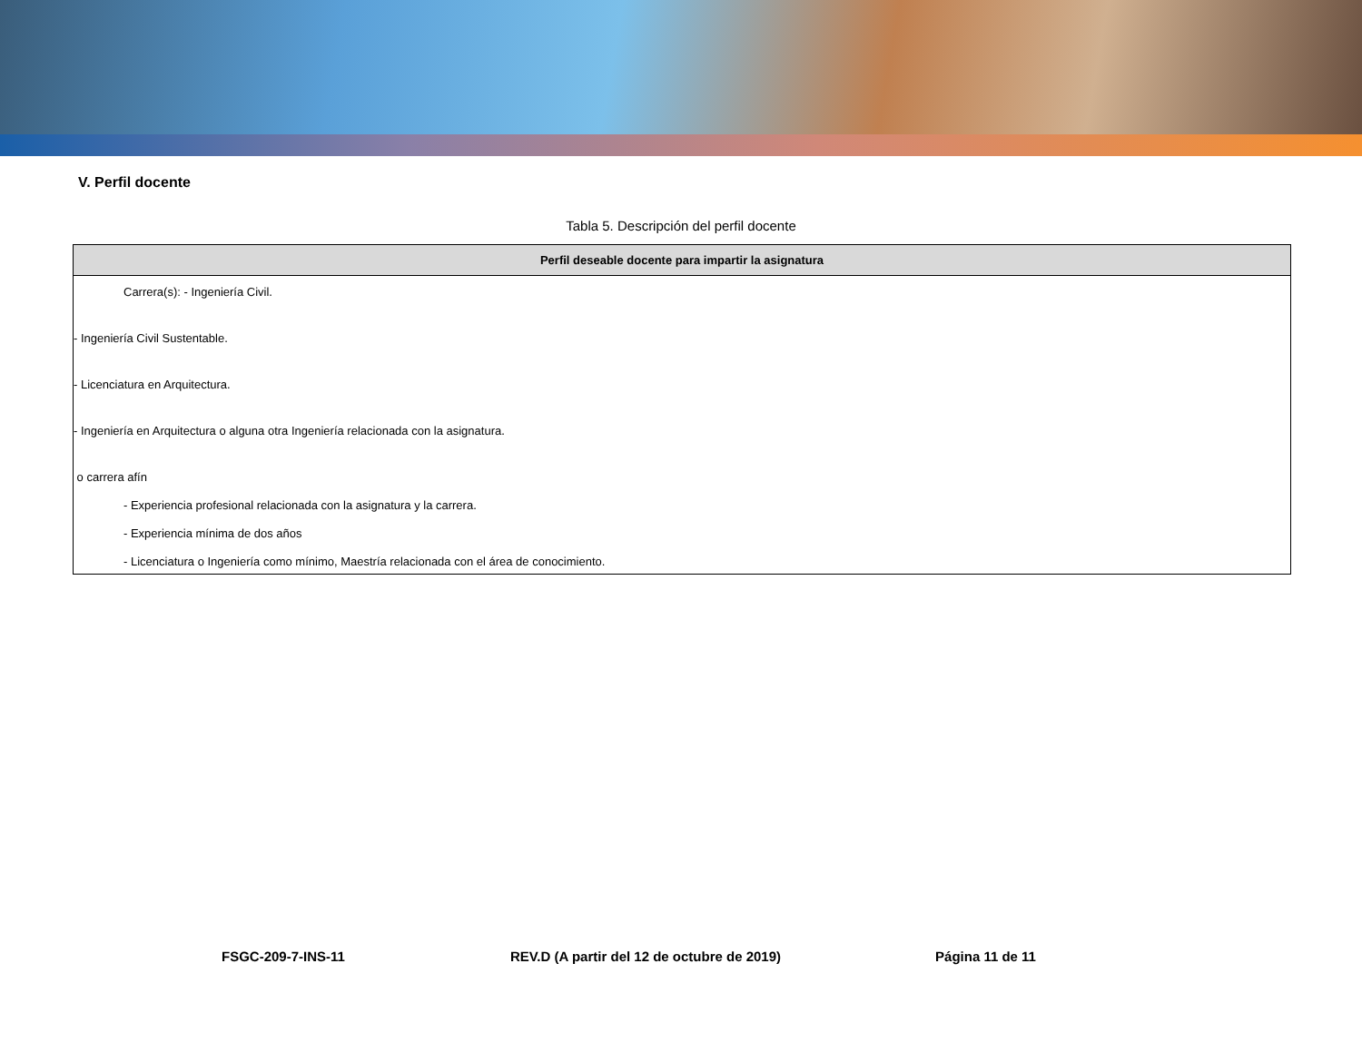V. Perfil docente
Tabla 5. Descripción del perfil docente
| Perfil deseable docente para impartir la asignatura |
| --- |
| Carrera(s): - Ingeniería Civil. - Ingeniería Civil Sustentable. - Licenciatura en Arquitectura. - Ingeniería en Arquitectura o alguna otra Ingeniería relacionada con la asignatura. o carrera afín - Experiencia profesional relacionada con la asignatura y la carrera. - Experiencia mínima de dos años - Licenciatura o Ingeniería como mínimo, Maestría relacionada con el área de conocimiento. |
FSGC-209-7-INS-11 REV.D (A partir del 12 de octubre de 2019) Página 11 de 11